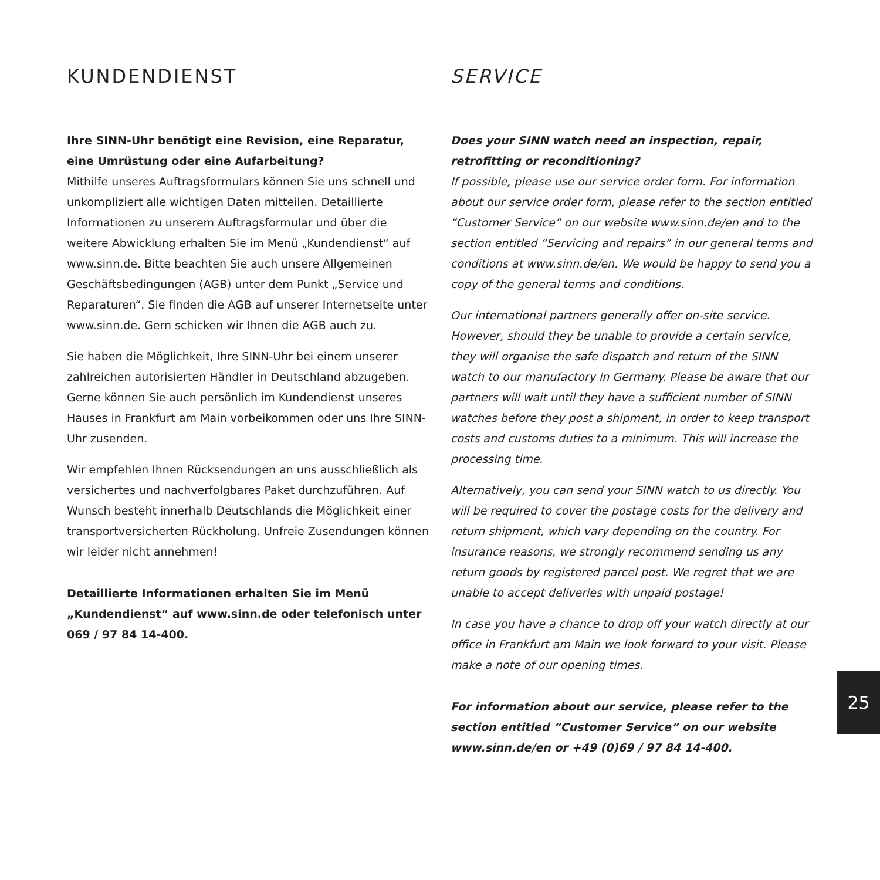KUNDENDIENST
Ihre SINN-Uhr benötigt eine Revision, eine Reparatur, eine Umrüstung oder eine Aufarbeitung?
Mithilfe unseres Auftragsformulars können Sie uns schnell und unkompliziert alle wichtigen Daten mitteilen. Detaillierte Informationen zu unserem Auftragsformular und über die weitere Abwicklung erhalten Sie im Menü „Kundendienst“ auf www.sinn.de. Bitte beachten Sie auch unsere Allgemeinen Geschäftsbedingungen (AGB) unter dem Punkt „Service und Reparaturen“. Sie finden die AGB auf unserer Internetseite unter www.sinn.de. Gern schicken wir Ihnen die AGB auch zu.
Sie haben die Möglichkeit, Ihre SINN-Uhr bei einem unserer zahlreichen autorisierten Händler in Deutschland abzugeben. Gerne können Sie auch persönlich im Kundendienst unseres Hauses in Frankfurt am Main vorbeikommen oder uns Ihre SINN-Uhr zusenden.
Wir empfehlen Ihnen Rücksendungen an uns ausschließlich als versichertes und nachverfolgbares Paket durchzuführen. Auf Wunsch besteht innerhalb Deutschlands die Möglichkeit einer transportversicherten Rückholung. Unfreie Zusendungen können wir leider nicht annehmen!
Detaillierte Informationen erhalten Sie im Menü „Kundendienst“ auf www.sinn.de oder telefonisch unter 069 / 97 84 14-400.
SERVICE
Does your SINN watch need an inspection, repair, retrofitting or reconditioning?
If possible, please use our service order form. For information about our service order form, please refer to the section entitled “Customer Service” on our website www.sinn.de/en and to the section entitled “Servicing and repairs” in our general terms and conditions at www.sinn.de/en. We would be happy to send you a copy of the general terms and conditions.
Our international partners generally offer on-site service. However, should they be unable to provide a certain service, they will organise the safe dispatch and return of the SINN watch to our manufactory in Germany. Please be aware that our partners will wait until they have a sufficient number of SINN watches before they post a shipment, in order to keep transport costs and customs duties to a minimum. This will increase the processing time.
Alternatively, you can send your SINN watch to us directly. You will be required to cover the postage costs for the delivery and return shipment, which vary depending on the country. For insurance reasons, we strongly recommend sending us any return goods by registered parcel post. We regret that we are unable to accept deliveries with unpaid postage!
In case you have a chance to drop off your watch directly at our office in Frankfurt am Main we look forward to your visit. Please make a note of our opening times.
For information about our service, please refer to the section entitled “Customer Service” on our website www.sinn.de/en or +49 (0)69 / 97 84 14-400.
25